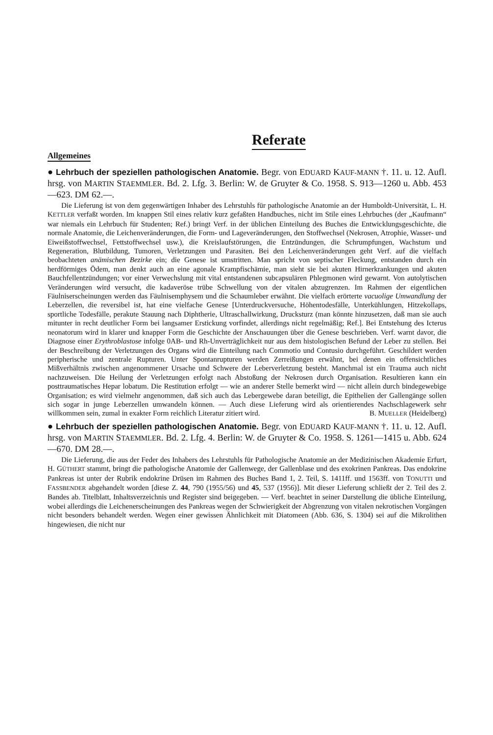Referate
Allgemeines
● Lehrbuch der speziellen pathologischen Anatomie. Begr. von EDUARD KAUF-MANN †. 11. u. 12. Aufl. hrsg. von MARTIN STAEMMLER. Bd. 2. Lfg. 3. Berlin: W. de Gruyter & Co. 1958. S. 913—1260 u. Abb. 453—623. DM 62.—.
Die Lieferung ist von dem gegenwärtigen Inhaber des Lehrstuhls für pathologische Anatomie an der Humboldt-Universität, L. H. KETTLER verfaßt worden. Im knappen Stil eines relativ kurz gefaßten Handbuches, nicht im Stile eines Lehrbuches (der „Kaufmann“ war niemals ein Lehrbuch für Studenten; Ref.) bringt Verf. in der üblichen Einteilung des Buches die Entwicklungsgeschichte, die normale Anatomie, die Leichenveränderungen, die Form- und Lageveränderungen, den Stoffwechsel (Nekrosen, Atrophie, Wasser- und Eiweißstoffwechsel, Fettstoffwechsel usw.), die Kreislaufstörungen, die Entzündungen, die Schrumpfungen, Wachstum und Regeneration, Blutbildung, Tumoren, Verletzungen und Parasiten. Bei den Leichenveränderungen geht Verf. auf die vielfach beobachteten anämischen Bezirke ein; die Genese ist umstritten. Man spricht von septischer Fleckung, entstanden durch ein herdförmiges Ödem, man denkt auch an eine agonale Krampfischämie, man sieht sie bei akuten Hirnerkrankungen und akuten Bauchfellentzündungen; vor einer Verwechslung mit vital entstandenen subcapsulären Phlegmonen wird gewarnt. Von autolytischen Veränderungen wird versucht, die kadaveröse trübe Schwellung von der vitalen abzugrenzen. Im Rahmen der eigentlichen Fäulniserscheinungen werden das Fäulnisemphysem und die Schaumleber erwähnt. Die vielfach erörterte vacuolige Umwandlung der Leberzellen, die reversibel ist, hat eine vielfache Genese [Unterdruckversuche, Höhentodesfälle, Unterkühlungen, Hitzekollaps, sportliche Todesfälle, perakute Stauung nach Diphtherie, Ultraschallwirkung, Drucksturz (man könnte hinzusetzen, daß man sie auch mitunter in recht deutlicher Form bei langsamer Erstickung vorfindet, allerdings nicht regelmäßig; Ref.]. Bei Entstehung des Icterus neonatorum wird in klarer und knapper Form die Geschichte der Anschauungen über die Genese beschrieben. Verf. warnt davor, die Diagnose einer Erythroblastose infolge 0AB- und Rh-Unverträglichkeit nur aus dem histologischen Befund der Leber zu stellen. Bei der Beschreibung der Verletzungen des Organs wird die Einteilung nach Commotio und Contusio durchgeführt. Geschildert werden peripherische und zentrale Rupturen. Unter Spontanrupturen werden Zerreißungen erwähnt, bei denen ein offensichtliches Mißverhältnis zwischen angenommener Ursache und Schwere der Leberverletzung besteht. Manchmal ist ein Trauma auch nicht nachzuweisen. Die Heilung der Verletzungen erfolgt nach Abstoßung der Nekrosen durch Organisation. Resultieren kann ein posttraumatisches Hepar lobatum. Die Restitution erfolgt — wie an anderer Stelle bemerkt wird — nicht allein durch bindegewebige Organisation; es wird vielmehr angenommen, daß sich auch das Lebergewebe daran beteiligt, die Epithelien der Gallengänge sollen sich sogar in junge Leberzellen umwandeln können. — Auch diese Lieferung wird als orientierendes Nachschlagewerk sehr willkommen sein, zumal in exakter Form reichlich Literatur zitiert wird. B. MUELLER (Heidelberg)
● Lehrbuch der speziellen pathologischen Anatomie. Begr. von EDUARD KAUF-MANN †. 11. u. 12. Aufl. hrsg. von MARTIN STAEMMLER. Bd. 2. Lfg. 4. Berlin: W. de Gruyter & Co. 1958. S. 1261—1415 u. Abb. 624—670. DM 28.—.
Die Lieferung, die aus der Feder des Inhabers des Lehrstuhls für Pathologische Anatomie an der Medizinischen Akademie Erfurt, H. GÜTHERT stammt, bringt die pathologische Anatomie der Gallenwege, der Gallenblase und des exokrinen Pankreas. Das endokrine Pankreas ist unter der Rubrik endokrine Drüsen im Rahmen des Buches Band 1, 2. Teil, S. 1411ff. und 1563ff. von TONUTTI und FASSBENDER abgehandelt worden [diese Z. 44, 790 (1955/56) und 45, 537 (1956)]. Mit dieser Lieferung schließt der 2. Teil des 2. Bandes ab. Titelblatt, Inhaltsverzeichnis und Register sind beigegeben. — Verf. beachtet in seiner Darstellung die übliche Einteilung, wobei allerdings die Leichenerscheinungen des Pankreas wegen der Schwierigkeit der Abgrenzung von vitalen nekrotischen Vorgängen nicht besonders behandelt werden. Wegen einer gewissen Ähnlichkeit mit Diatomeen (Abb. 636, S. 1304) sei auf die Mikrolithen hingewiesen, die nicht nur